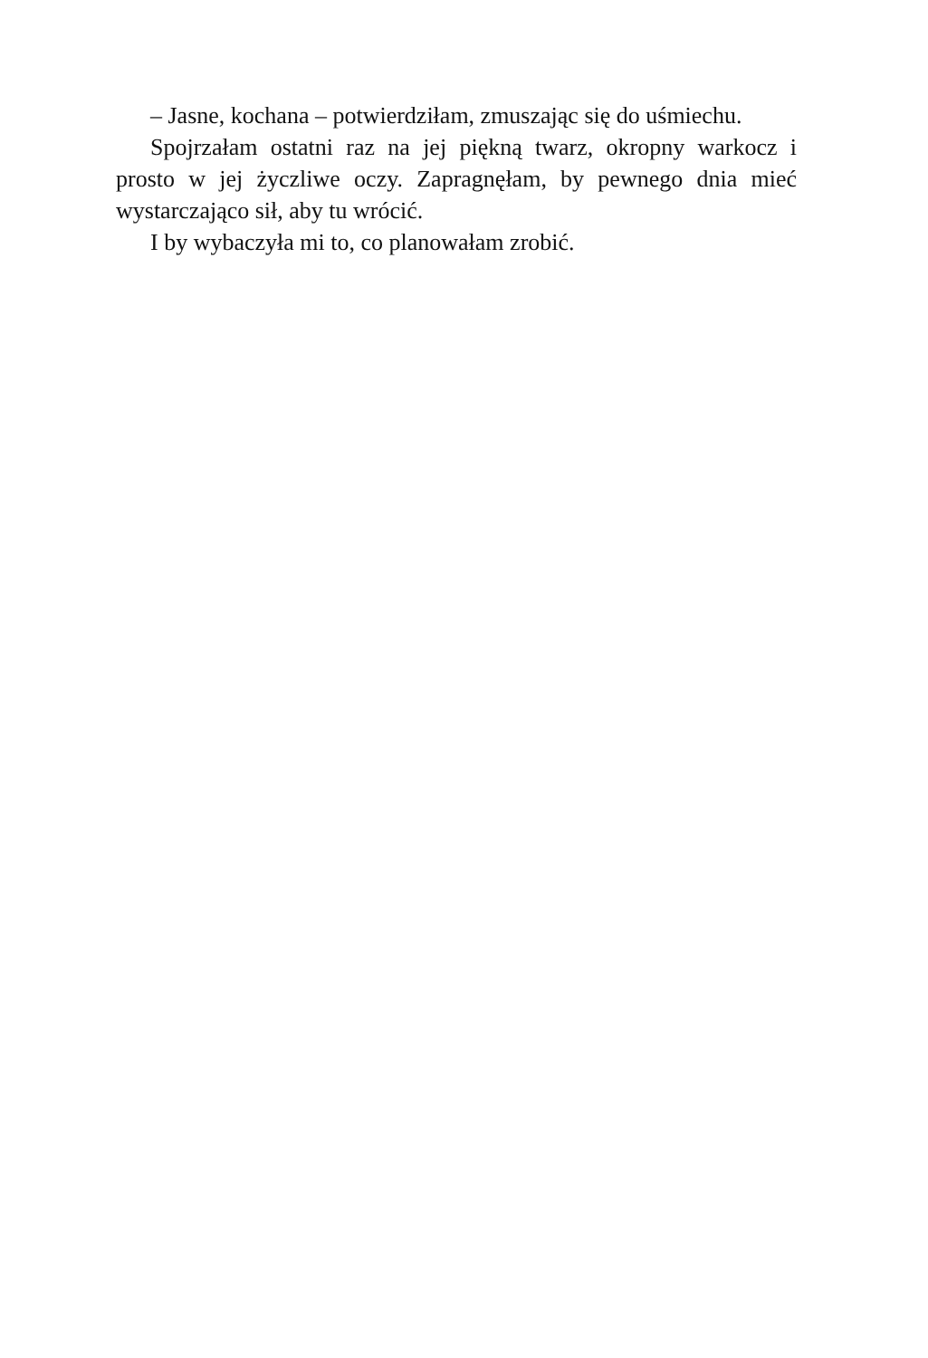– Jasne, kochana – potwierdziłam, zmuszając się do uśmiechu.
Spojrzałam ostatni raz na jej piękną twarz, okropny warkocz i prosto w jej życzliwe oczy. Zapragnęłam, by pewnego dnia mieć wystarczająco sił, aby tu wrócić.
I by wybaczyła mi to, co planowałam zrobić.